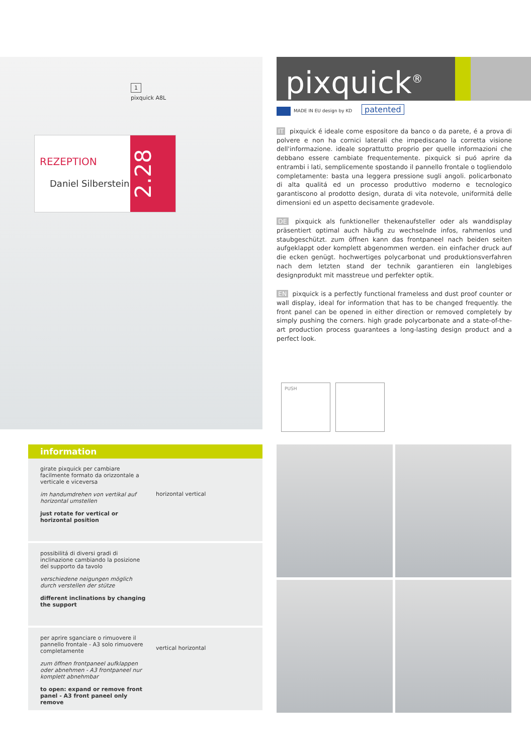1
pixquick A8L
REZEPTION
Daniel Silberstein
2.28
pixquick<sup>®</sup>
MADE IN EU design by KD patented
IT pixquick é ideale come espositore da banco o da parete, é a prova di polvere e non ha cornici laterali che impediscano la corretta visione dell'informazione. ideale soprattutto proprio per quelle informazioni che debbano essere cambiate frequentemente. pixquick si puó aprire da entrambi i lati, semplicemente spostando il pannello frontale o togliendolo completamente: basta una leggera pressione sugli angoli. policarbonato di alta qualitá ed un processo produttivo moderno e tecnologico garantiscono al prodotto design, durata di vita notevole, uniformitá delle dimensioni ed un aspetto decisamente gradevole.
DE pixquick als funktioneller thekenaufsteller oder als wanddisplay präsentiert optimal auch häufig zu wechselnde infos, rahmenlos und staubgeschützt. zum öffnen kann das frontpaneel nach beiden seiten aufgeklappt oder komplett abgenommen werden. ein einfacher druck auf die ecken genügt. hochwertiges polycarbonat und produktionsverfahren nach dem letzten stand der technik garantieren ein langlebiges designprodukt mit masstreue und perfekter optik.
EN pixquick is a perfectly functional frameless and dust proof counter or wall display, ideal for information that has to be changed frequently. the front panel can be opened in either direction or removed completely by simply pushing the corners. high grade polycarbonate and a state-of-the-art production process guarantees a long-lasting design product and a perfect look.
PUSH
information
girate pixquick per cambiare facilmente formato da orizzontale a verticale e viceversa
im handumdrehen von vertikal auf horizontal umstellen
just rotate for vertical or horizontal position
horizontal vertical
possibilitá di diversi gradi di inclinazione cambiando la posizione del supporto da tavolo
verschiedene neigungen möglich durch verstellen der stütze
different inclinations by changing the support
per aprire sganciare o rimuovere il pannello frontale - A3 solo rimuovere completamente
zum öffnen frontpaneel aufklappen oder abnehmen - A3 frontpaneel nur komplett abnehmbar
to open: expand or remove front panel - A3 front paneel only remove
vertical horizontal